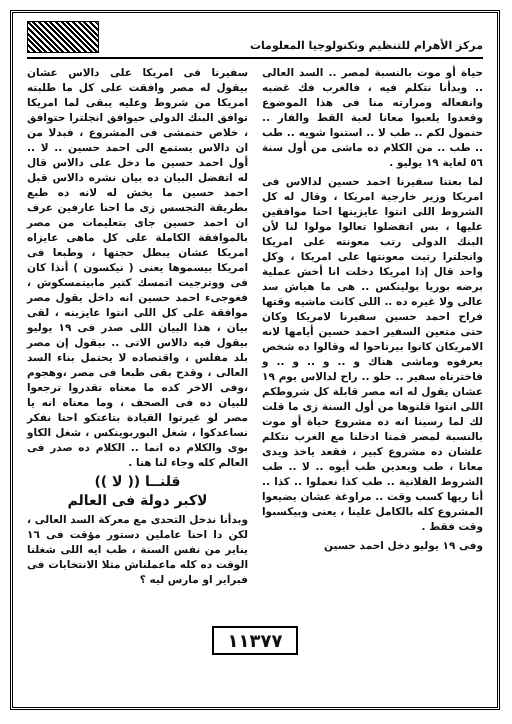مركز الأهرام للتنظيم وتكنولوجيا المعلومات
حياة أو موت بالنسبة لمصر .. السد العالى .. وبدأنا نتكلم فيه ، فالغرب فك غضبه وانفعاله ومرارته منا فى هذا الموضوع وقعدوا يلعبوا معانا لعبة القط والفار .. حنمول لكم .. طب لا .. استنوا شويه .. طب .. طب .. من الكلام ده ماشى من أول سنة ٥٦ لغاية ١٩ يوليو .
لما بعتنا سفيرنا احمد حسين لدالاس فى امريكا وزير خارجية امريكا ، وقال له كل الشروط اللى انتوا عايزينها احنا موافقين عليها ، بس اتفضلوا تعالوا مولوا لنا لأن البنك الدولى رتب معونته على امريكا وانجلترا رتبت معونتها على امريكا ، وكل واحد قال إذا امريكا دخلت انا أخش عملية برضه بوريا بولينكس .. هى ما هياش سد عالى ولا غيره ده .. اللى كانت ماشيه وقتها فراح احمد حسين سفيرنا لامريكا وكان حتى متعين السفير احمد حسين أيامها لانه الامريكان كانوا بيرتاحوا له وقالوا ده شخص يعرفوه وماشى هناك و .. و .. و .. و فاخترناه سفير .. حلو .. راح لدالاس يوم ١٩ عشان يقول له انه مصر قابلة كل شروطكم اللى انتوا قلتوها من أول السنة زى ما قلت لك لما رسينا انه ده مشروع حياة أو موت بالنسبة لمصر قمنا ادخلنا مع الغرب نتكلم علشان ده مشروع كبير ، فقعد ياخذ ويدى معانا ، طب وبعدين طب أيوه .. لا .. طب الشروط الفلانية .. طب كذا نعملوا .. كذا .. أنا ريها كسب وقت .. مراوغة عشان يضيعوا المشروع كله بالكامل علينا ، يعنى وبيكسبوا وقت فقط .
وفى ١٩ يوليو دخل احمد حسين
سفيرنا فى امريكا على دالاس عشان بيقول له مصر وافقت على كل ما طلبته امريكا من شروط وعليه يبقى لما امريكا توافق البنك الدولى حيوافق انجلترا حتوافق ، خلاص حنمشى فى المشروع ، فبدلا من ان دالاس يستمع الى احمد حسين .. لا .. أول احمد حسين ما دخل على دالاس قال له اتفضل البيان ده بيان نشره دالاس قبل احمد حسين ما يخش له لانه ده طبع بطريقة التجسس زى ما احنا عارفين عرف ان احمد حسين جاى بتعليمات من مصر بالموافقة الكاملة على كل ماهى عايزاه امريكا عشان يبطل حجتها ، وطبعا فى امريكا بيسموها يعنى ( نيكسون ) أنذا كان فى ووترجيت اتمسك كتير مابيتمسكوش ، فغوجىء احمد حسين انه داخل يقول مصر موافقة على كل اللى انتوا عايزينه ، لقى بيان ، هذا البيان اللى صدر فى ١٩ يوليو بيقول فيه دالاس الاتى .. بيقول إن مصر بلد مفلس ، واقتصاده لا يحتمل بناء السد العالى ، وقدح بقى طبعا فى مصر ،وهجوم ،وفى الاخر كده ما معناه تقدروا ترجعوا للبيان ده فى الصحف ، وما معناه انه يا مصر لو غيرتوا القيادة بتاعتكو احنا نفكر نساعدكوا ، شغل البوربوينكس ، شغل الكاو بوى والكلام ده انما .. الكلام ده صدر فى العالم كله وجاء لنا هنا .
قلنــا (( لا ))
لاكبر دولة فى العالم
وبدأنا ندخل التحدى مع معركة السد العالى ، لكن دا احنا عاملين دستور مؤقت فى ١٦ يناير من نفس السنة ، طب ايه اللى شغلنا الوقت ده كله ماعملناش مثلا الانتخابات فى فبراير او مارس ليه ؟
١١٣٧٧